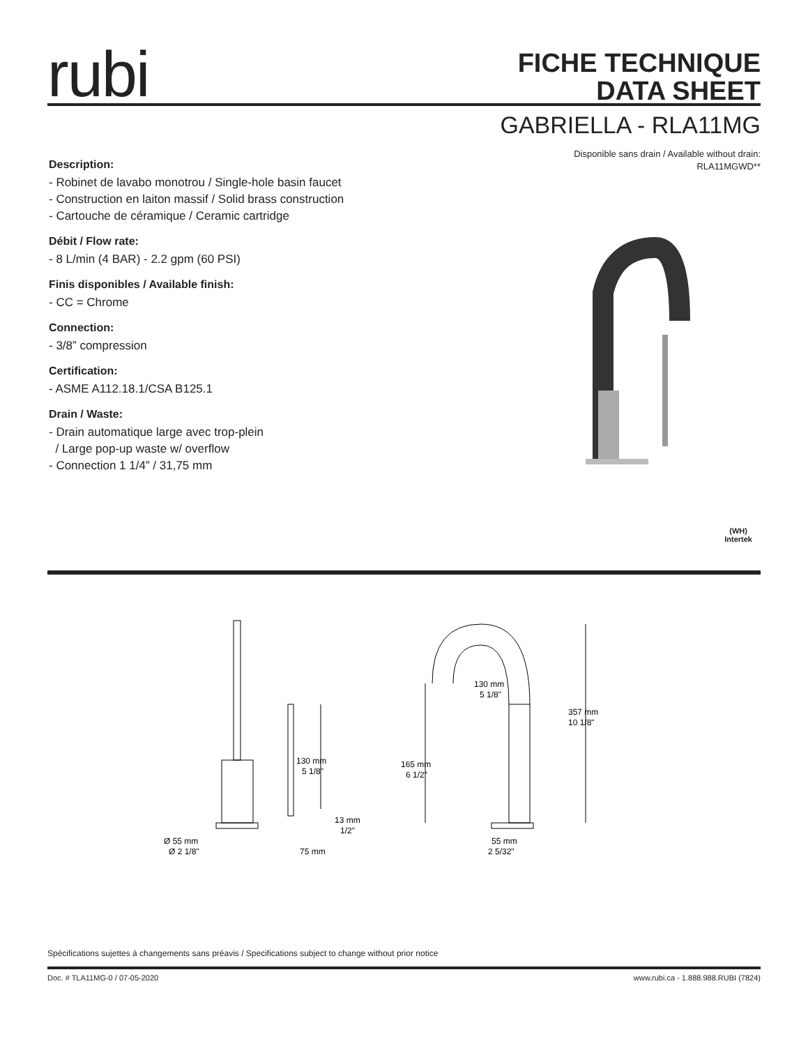rubi
FICHE TECHNIQUE
DATA SHEET
GABRIELLA - RLA11MG
Disponible sans drain / Available without drain:
RLA11MGWD**
Description:
- Robinet de lavabo monotrou / Single-hole basin faucet
- Construction en laiton massif / Solid brass construction
- Cartouche de céramique / Ceramic cartridge
Débit / Flow rate:
- 8 L/min (4 BAR) - 2.2 gpm (60 PSI)
Finis disponibles / Available finish:
- CC = Chrome
Connection:
- 3/8” compression
Certification:
- ASME A112.18.1/CSA B125.1
Drain / Waste:
- Drain automatique large avec trop-plein
/ Large pop-up waste w/ overflow
- Connection 1 1/4” / 31,75 mm
(WH)
Intertek
130 mm
5 1/8"
13 mm
1/2"
Ø 55 mm
Ø 2 1/8"
75 mm
130 mm
5 1/8"
165 mm
6 1/2"
357 mm
10 1/8"
55 mm
2 5/32"
Spécifications sujettes à changements sans préavis / Specifications subject to change without prior notice
Doc. # TLA11MG-0 / 07-05-2020
www.rubi.ca - 1.888.988.RUBI (7824)